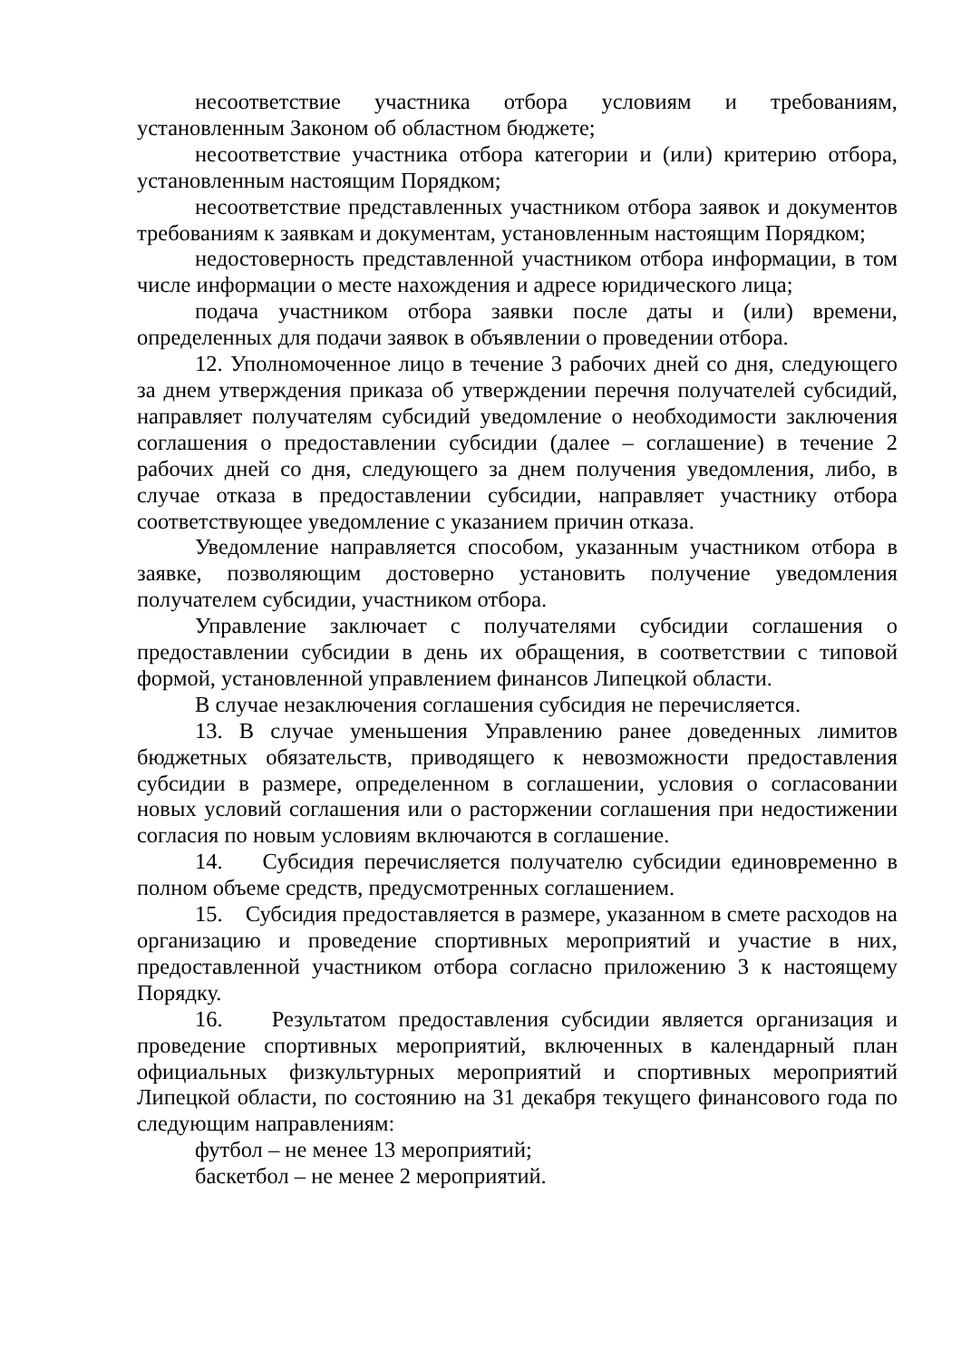несоответствие участника отбора условиям и требованиям, установленным Законом об областном бюджете;
несоответствие участника отбора категории и (или) критерию отбора, установленным настоящим Порядком;
несоответствие представленных участником отбора заявок и документов требованиям к заявкам и документам, установленным настоящим Порядком;
недостоверность представленной участником отбора информации, в том числе информации о месте нахождения и адресе юридического лица;
подача участником отбора заявки после даты и (или) времени, определенных для подачи заявок в объявлении о проведении отбора.
12. Уполномоченное лицо в течение 3 рабочих дней со дня, следующего за днем утверждения приказа об утверждении перечня получателей субсидий, направляет получателям субсидий уведомление о необходимости заключения соглашения о предоставлении субсидии (далее – соглашение) в течение 2 рабочих дней со дня, следующего за днем получения уведомления, либо, в случае отказа в предоставлении субсидии, направляет участнику отбора соответствующее уведомление с указанием причин отказа.
Уведомление направляется способом, указанным участником отбора в заявке, позволяющим достоверно установить получение уведомления получателем субсидии, участником отбора.
Управление заключает с получателями субсидии соглашения о предоставлении субсидии в день их обращения, в соответствии с типовой формой, установленной управлением финансов Липецкой области.
В случае незаключения соглашения субсидия не перечисляется.
13. В случае уменьшения Управлению ранее доведенных лимитов бюджетных обязательств, приводящего к невозможности предоставления субсидии в размере, определенном в соглашении, условия о согласовании новых условий соглашения или о расторжении соглашения при недостижении согласия по новым условиям включаются в соглашение.
14. Субсидия перечисляется получателю субсидии единовременно в полном объеме средств, предусмотренных соглашением.
15. Субсидия предоставляется в размере, указанном в смете расходов на организацию и проведение спортивных мероприятий и участие в них, предоставленной участником отбора согласно приложению 3 к настоящему Порядку.
16. Результатом предоставления субсидии является организация и проведение спортивных мероприятий, включенных в календарный план официальных физкультурных мероприятий и спортивных мероприятий Липецкой области, по состоянию на 31 декабря текущего финансового года по следующим направлениям:
футбол – не менее 13 мероприятий;
баскетбол – не менее 2 мероприятий.